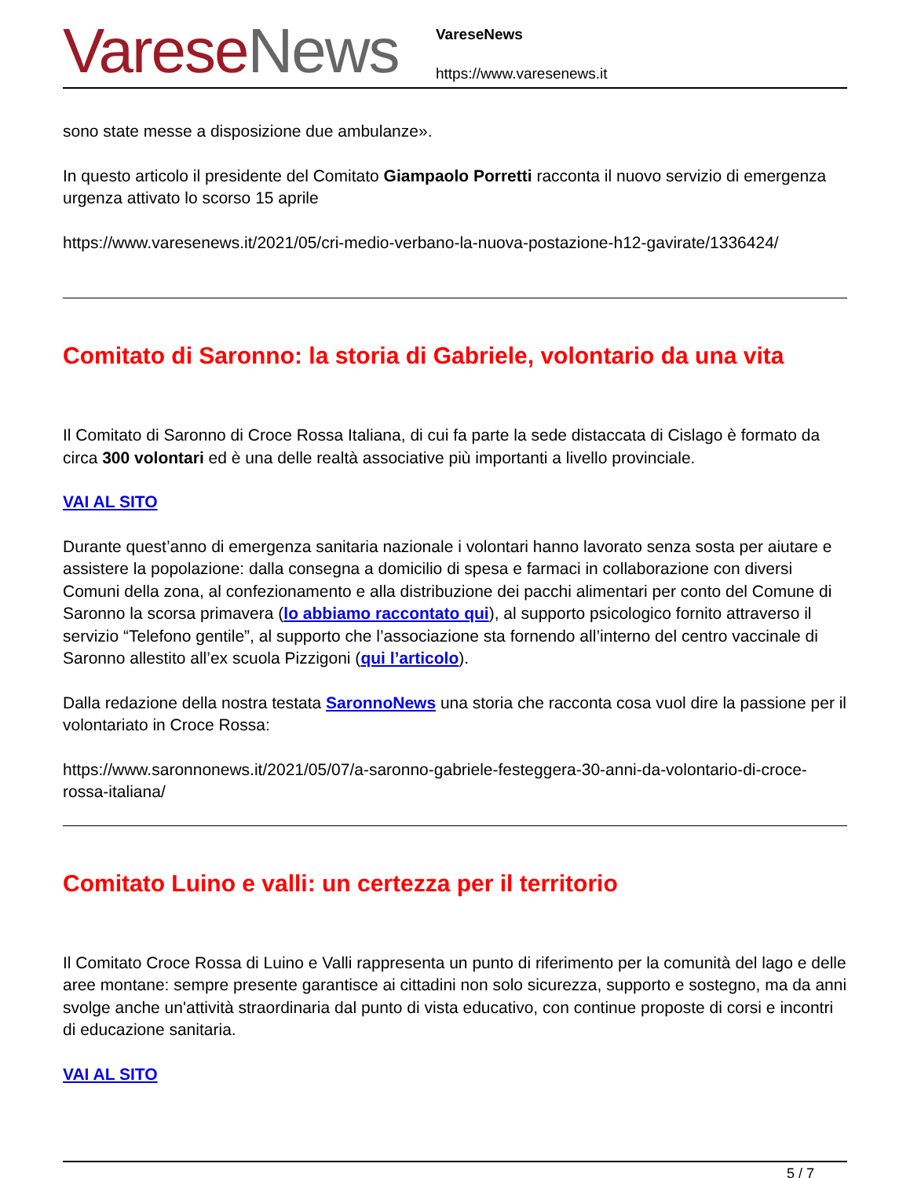Varese News
VareseNews
https://www.varesenews.it
sono state messe a disposizione due ambulanze».
In questo articolo il presidente del Comitato Giampaolo Porretti racconta il nuovo servizio di emergenza urgenza attivato lo scorso 15 aprile
https://www.varesenews.it/2021/05/cri-medio-verbano-la-nuova-postazione-h12-gavirate/1336424/
Comitato di Saronno: la storia di Gabriele, volontario da una vita
Il Comitato di Saronno di Croce Rossa Italiana, di cui fa parte la sede distaccata di Cislago è formato da circa 300 volontari ed è una delle realtà associative più importanti a livello provinciale.
VAI AL SITO
Durante quest’anno di emergenza sanitaria nazionale i volontari hanno lavorato senza sosta per aiutare e assistere la popolazione: dalla consegna a domicilio di spesa e farmaci in collaborazione con diversi Comuni della zona, al confezionamento e alla distribuzione dei pacchi alimentari per conto del Comune di Saronno la scorsa primavera (lo abbiamo raccontato qui), al supporto psicologico fornito attraverso il servizio “Telefono gentile”, al supporto che l’associazione sta fornendo all’interno del centro vaccinale di Saronno allestito all’ex scuola Pizzigoni (qui l’articolo).
Dalla redazione della nostra testata SaronnoNews una storia che racconta cosa vuol dire la passione per il volontariato in Croce Rossa:
https://www.saronnonews.it/2021/05/07/a-saronno-gabriele-festeggera-30-anni-da-volontario-di-croce-rossa-italiana/
Comitato Luino e valli: un certezza per il territorio
Il Comitato Croce Rossa di Luino e Valli rappresenta un punto di riferimento per la comunità del lago e delle aree montane: sempre presente garantisce ai cittadini non solo sicurezza, supporto e sostegno, ma da anni svolge anche un'attività straordinaria dal punto di vista educativo, con continue proposte di corsi e incontri di educazione sanitaria.
VAI AL SITO
5 / 7